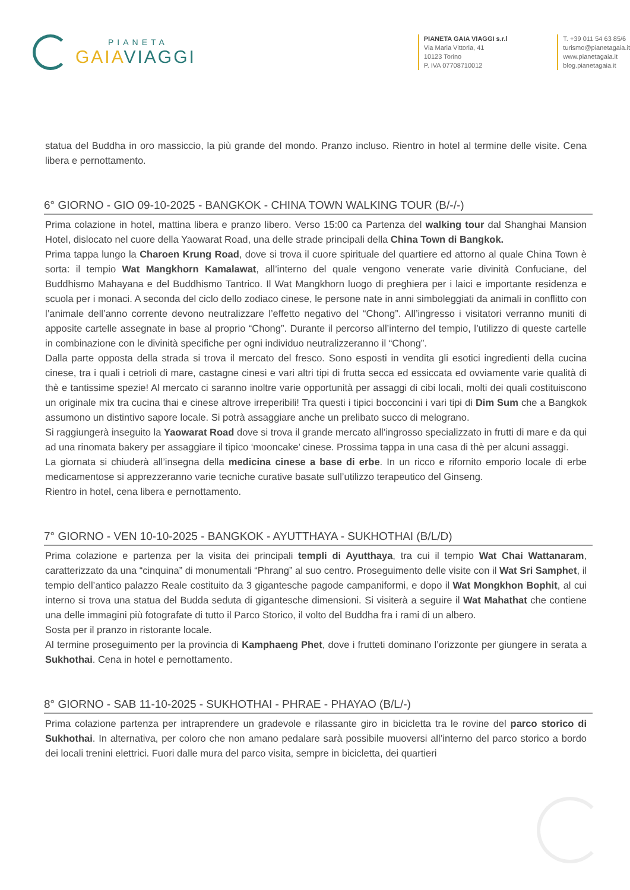PIANETA
GAIAVIAGGI
PIANETA GAIA VIAGGI s.r.l
Via Maria Vittoria, 41
10123 Torino
P. IVA 07708710012
T. +39 011 54 63 85/6
turismo@pianetagaia.it
www.pianetagaia.it
blog.pianetagaia.it
statua del Buddha in oro massiccio, la più grande del mondo. Pranzo incluso. Rientro in hotel al termine delle visite. Cena libera e pernottamento.
6° GIORNO - GIO 09-10-2025 - BANGKOK - CHINA TOWN WALKING TOUR (B/-/-)
Prima colazione in hotel, mattina libera e pranzo libero. Verso 15:00 ca Partenza del walking tour dal Shanghai Mansion Hotel, dislocato nel cuore della Yaowarat Road, una delle strade principali della China Town di Bangkok.
Prima tappa lungo la Charoen Krung Road, dove si trova il cuore spirituale del quartiere ed attorno al quale China Town è sorta: il tempio Wat Mangkhorn Kamalawat, all’interno del quale vengono venerate varie divinità Confuciane, del Buddhismo Mahayana e del Buddhismo Tantrico. Il Wat Mangkhorn luogo di preghiera per i laici e importante residenza e scuola per i monaci. A seconda del ciclo dello zodiaco cinese, le persone nate in anni simboleggiati da animali in conflitto con l’animale dell’anno corrente devono neutralizzare l’effetto negativo del “Chong”. All’ingresso i visitatori verranno muniti di apposite cartelle assegnate in base al proprio “Chong”. Durante il percorso all’interno del tempio, l’utilizzo di queste cartelle in combinazione con le divinità specifiche per ogni individuo neutralizzeranno il “Chong”.
Dalla parte opposta della strada si trova il mercato del fresco. Sono esposti in vendita gli esotici ingredienti della cucina cinese, tra i quali i cetrioli di mare, castagne cinesi e vari altri tipi di frutta secca ed essiccata ed ovviamente varie qualità di thè e tantissime spezie! Al mercato ci saranno inoltre varie opportunità per assaggi di cibi locali, molti dei quali costituiscono un originale mix tra cucina thai e cinese altrove irreperibili! Tra questi i tipici bocconcini i vari tipi di Dim Sum che a Bangkok assumono un distintivo sapore locale. Si potrà assaggiare anche un prelibato succo di melograno.
Si raggiungerà inseguito la Yaowarat Road dove si trova il grande mercato all’ingrosso specializzato in frutti di mare e da qui ad una rinomata bakery per assaggiare il tipico ‘mooncake’ cinese. Prossima tappa in una casa di thè per alcuni assaggi.
La giornata si chiuderà all’insegna della medicina cinese a base di erbe. In un ricco e rifornito emporio locale di erbe medicamentose si apprezzeranno varie tecniche curative basate sull’utilizzo terapeutico del Ginseng.
Rientro in hotel, cena libera e pernottamento.
7° GIORNO - VEN 10-10-2025 - BANGKOK - AYUTTHAYA - SUKHOTHAI (B/L/D)
Prima colazione e partenza per la visita dei principali templi di Ayutthaya, tra cui il tempio Wat Chai Wattanaram, caratterizzato da una “cinquina” di monumentali “Phrang” al suo centro. Proseguimento delle visite con il Wat Sri Samphet, il tempio dell’antico palazzo Reale costituito da 3 gigantesche pagode campaniformi, e dopo il Wat Mongkhon Bophit, al cui interno si trova una statua del Budda seduta di gigantesche dimensioni. Si visiterà a seguire il Wat Mahathat che contiene una delle immagini più fotografate di tutto il Parco Storico, il volto del Buddha fra i rami di un albero.
Sosta per il pranzo in ristorante locale.
Al termine proseguimento per la provincia di Kamphaeng Phet, dove i frutteti dominano l’orizzonte per giungere in serata a Sukhothai. Cena in hotel e pernottamento.
8° GIORNO - SAB 11-10-2025 - SUKHOTHAI - PHRAE - PHAYAO (B/L/-)
Prima colazione partenza per intraprendere un gradevole e rilassante giro in bicicletta tra le rovine del parco storico di Sukhothai. In alternativa, per coloro che non amano pedalare sarà possibile muoversi all’interno del parco storico a bordo dei locali trenini elettrici. Fuori dalle mura del parco visita, sempre in bicicletta, dei quartieri